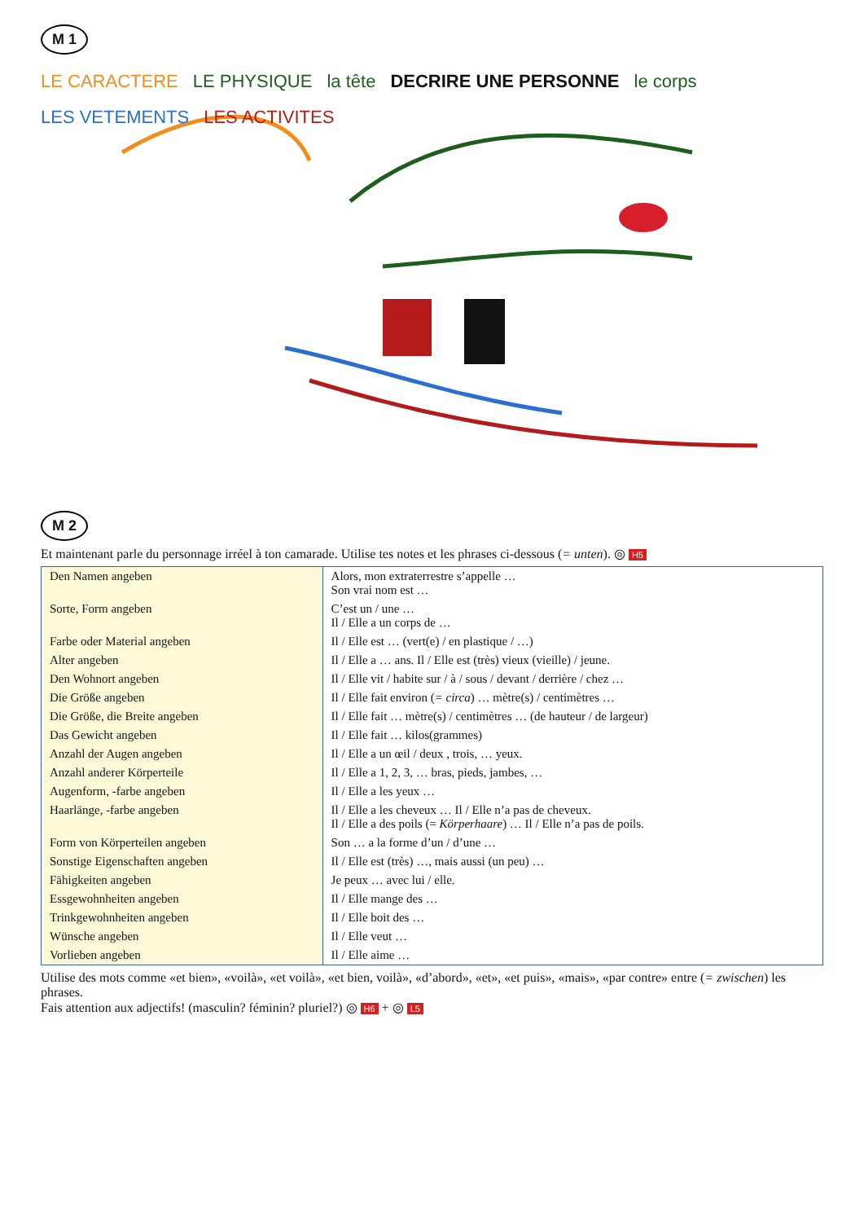M 1
LE CARACTERE LE PHYSIQUE la tête DECRIRE UNE PERSONNE le corps LES VETEMENTS LES ACTIVITES
M 2
Et maintenant parle du personnage irréel à ton camarade. Utilise tes notes et les phrases ci-dessous (= unten). ◎ H5
| Den Namen angeben | Alors, mon extraterrestre s’appelle … Son vrai nom est … |
| Sorte, Form angeben | C’est un / une … Il / Elle a un corps de … |
| Farbe oder Material angeben | Il / Elle est … (vert(e) / en plastique / …) |
| Alter angeben | Il / Elle a … ans. Il / Elle est (très) vieux (vieille) / jeune. |
| Den Wohnort angeben | Il / Elle vit / habite sur / à / sous / devant / derrière / chez … |
| Die Größe angeben | Il / Elle fait environ ( = circa ) … mètre(s) / centimètres … |
| Die Größe, die Breite angeben | Il / Elle fait … mètre(s) / centimètres … (de hauteur / de largeur) |
| Das Gewicht angeben | Il / Elle fait … kilos(grammes) |
| Anzahl der Augen angeben | Il / Elle a un œil / deux , trois, … yeux. |
| Anzahl anderer Körperteile | Il / Elle a 1, 2, 3, … bras, pieds, jambes, … |
| Augenform, -farbe angeben | Il / Elle a les yeux … |
| Haarlänge, -farbe angeben | Il / Elle a les cheveux … Il / Elle n’a pas de cheveux. Il / Elle a des poils (= Körperhaare ) … Il / Elle n’a pas de poils. |
| Form von Körperteilen angeben | Son … a la forme d’un / d’une … |
| Sonstige Eigenschaften angeben | Il / Elle est (très) …, mais aussi (un peu) … |
| Fähigkeiten angeben | Je peux … avec lui / elle. |
| Essgewohnheiten angeben | Il / Elle mange des … |
| Trinkgewohnheiten angeben | Il / Elle boit des … |
| Wünsche angeben | Il / Elle veut … |
| Vorlieben angeben | Il / Elle aime … |
Utilise des mots comme «et bien», «voilà», «et voilà», «et bien, voilà», «d’abord», «et», «et puis», «mais», «par contre» entre (= zwischen) les phrases.
Fais attention aux adjectifs! (masculin? féminin? pluriel?) ◎ H6 + ◎ L5